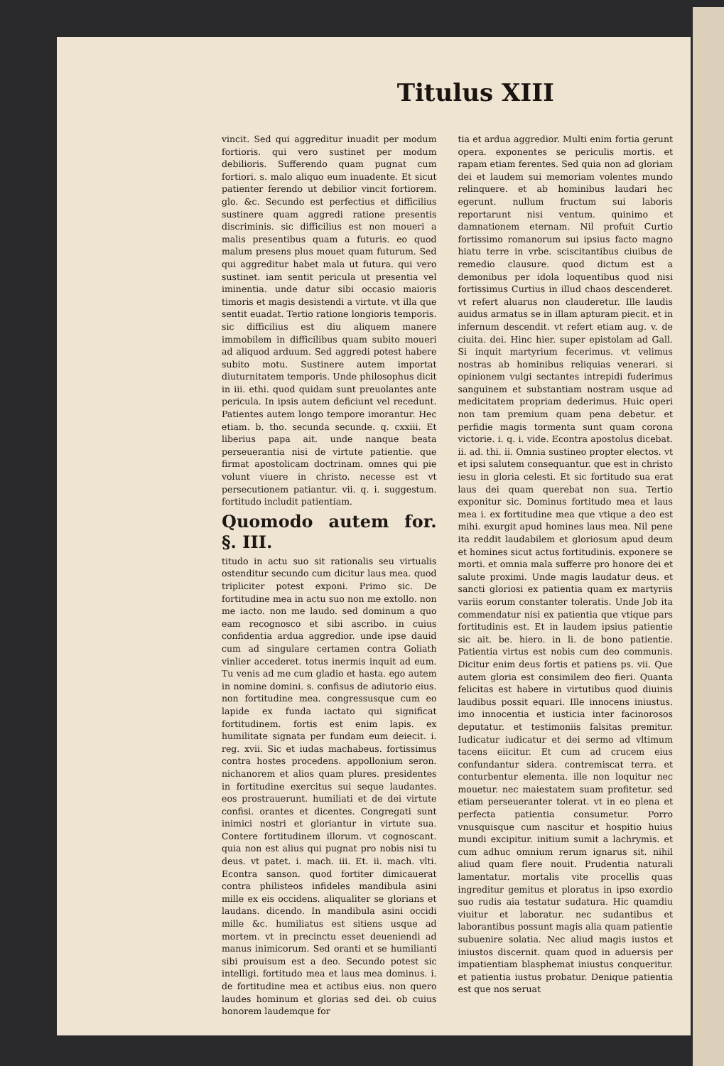Titulus XIII
vincit. Sed qui aggreditur inuadit per modum fortioris. qui vero sustinet per modum debilioris. Sufferendo quam pugnat cum fortiori. s. malo aliquo eum inuadente. Et sicut patienter ferendo ut debilior vincit fortiorem. glo. &c. Secundo est perfectius et difficilius sustinere quam aggredi ratione presentis discriminis. sic difficilius est non moueri a malis presentibus quam a futuris. eo quod malum presens plus mouet quam futurum. Sed qui aggreditur habet mala ut futura. qui vero sustinet. iam sentit pericula ut presentia vel iminentia. unde datur sibi occasio maioris timoris et magis desistendi a virtute. vt illa que sentit euadat. Tertio ratione longioris temporis. sic difficilius est diu aliquem manere immobilem in difficilibus quam subito moueri ad aliquod arduum. Sed aggredi potest habere subito motu. Sustinere autem importat diuturnitatem temporis. Unde philosophus dicit in iii. ethi. quod quidam sunt preuolantes ante pericula. In ipsis autem deficiunt vel recedunt. Patientes autem longo tempore imorantur. Hec etiam. b. tho. secunda secunde. q. cxxiii. Et liberius papa ait. unde nanque beata perseuerantia nisi de virtute patientie. que firmat apostolicam doctrinam. omnes qui pie volunt viuere in christo. necesse est vt persecutionem patiantur. vii. q. i. suggestum. fortitudo includit patientiam.
Quomodo autem for. §. III.
titudo in actu suo sit rationalis seu virtualis ostenditur secundo cum dicitur laus mea. quod tripliciter potest exponi. Primo sic. De fortitudine mea in actu suo non me extollo. non me iacto. non me laudo. sed dominum a quo eam recognosco et sibi ascribo. in cuius confidentia ardua aggredior. unde ipse dauid cum ad singulare certamen contra Goliath vinlier accederet. totus inermis inquit ad eum. Tu venis ad me cum gladio et hasta. ego autem in nomine domini. s. confisus de adiutorio eius. non fortitudine mea. congressusque cum eo lapide ex funda iactato qui significat fortitudinem. fortis est enim lapis. ex humilitate signata per fundam eum deiecit. i. reg. xvii. Sic et iudas machabeus. fortissimus contra hostes procedens. appollonium seron. nichanorem et alios quam plures. presidentes in fortitudine exercitus sui seque laudantes. eos prostrauerunt. humiliati et de dei virtute confisi. orantes et dicentes. Congregati sunt inimici nostri et gloriantur in virtute sua. Contere fortitudinem illorum. vt cognoscant. quia non est alius qui pugnat pro nobis nisi tu deus. vt patet. i. mach. iii. Et. ii. mach. vlti. Econtra sanson. quod fortiter dimicauerat contra philisteos infideles mandibula asini mille ex eis occidens. aliqualiter se glorians et laudans. dicendo. In mandibula asini occidi mille &c. humiliatus est sitiens usque ad mortem. vt in precinctu esset deueniendi ad manus inimicorum. Sed oranti et se humilianti sibi prouisum est a deo. Secundo potest sic intelligi. fortitudo mea et laus mea dominus. i. de fortitudine mea et actibus eius. non quero laudes hominum et glorias sed dei. ob cuius honorem laudemque for
tia et ardua aggredior. Multi enim fortia gerunt opera. exponentes se periculis mortis. et rapam etiam ferentes. Sed quia non ad gloriam dei et laudem sui memoriam volentes mundo relinquere. et ab hominibus laudari hec egerunt. nullum fructum sui laboris reportarunt nisi ventum. quinimo et damnationem eternam. Nil profuit Curtio fortissimo romanorum sui ipsius facto magno hiatu terre in vrbe. sciscitantibus ciuibus de remedio clausure. quod dictum est a demonibus per idola loquentibus quod nisi fortissimus Curtius in illud chaos descenderet. vt refert aluarus non clauderetur. Ille laudis auidus armatus se in illam apturam piecit. et in infernum descendit. vt refert etiam aug. v. de ciuita. dei. Hinc hier. super epistolam ad Gall. Si inquit martyrium fecerimus. vt velimus nostras ab hominibus reliquias venerari. si opinionem vulgi sectantes intrepidi fuderimus sanguinem et substantiam nostram usque ad medicitatem propriam dederimus. Huic operi non tam premium quam pena debetur. et perfidie magis tormenta sunt quam corona victorie. i. q. i. vide. Econtra apostolus dicebat. ii. ad. thi. ii. Omnia sustineo propter electos. vt et ipsi salutem consequantur. que est in christo iesu in gloria celesti. Et sic fortitudo sua erat laus dei quam querebat non sua. Tertio exponitur sic. Dominus fortitudo mea et laus mea i. ex fortitudine mea que vtique a deo est mihi. exurgit apud homines laus mea. Nil pene ita reddit laudabilem et gloriosum apud deum et homines sicut actus fortitudinis. exponere se morti. et omnia mala sufferre pro honore dei et salute proximi. Unde magis laudatur deus. et sancti gloriosi ex patientia quam ex martyriis variis eorum constanter toleratis. Unde Job ita commendatur nisi ex patientia que vtique pars fortitudinis est. Et in laudem ipsius patientie sic ait. be. hiero. in li. de bono patientie. Patientia virtus est nobis cum deo communis. Dicitur enim deus fortis et patiens ps. vii. Que autem gloria est consimilem deo fieri. Quanta felicitas est habere in virtutibus quod diuinis laudibus possit equari. Ille innocens iniustus. imo innocentia et iusticia inter facinorosos deputatur. et testimoniis falsitas premitur. Iudicatur iudicatur et dei sermo ad vltimum tacens eiicitur. Et cum ad crucem eius confundantur sidera. contremiscat terra. et conturbentur elementa. ille non loquitur nec mouetur. nec maiestatem suam profitetur. sed etiam perseueranter tolerat. vt in eo plena et perfecta patientia consumetur. Porro vnusquisque cum nascitur et hospitio huius mundi excipitur. initium sumit a lachrymis. et cum adhuc omnium rerum ignarus sit. nihil aliud quam flere nouit. Prudentia naturali lamentatur. mortalis vite procellis quas ingreditur gemitus et ploratus in ipso exordio suo rudis aia testatur sudatura. Hic quamdiu viuitur et laboratur. nec sudantibus et laborantibus possunt magis alia quam patientie subuenire solatia. Nec aliud magis iustos et iniustos discernit. quam quod in aduersis per impatientiam blasphemat iniustus conqueritur. et patientia iustus probatur. Denique patientia est que nos seruat